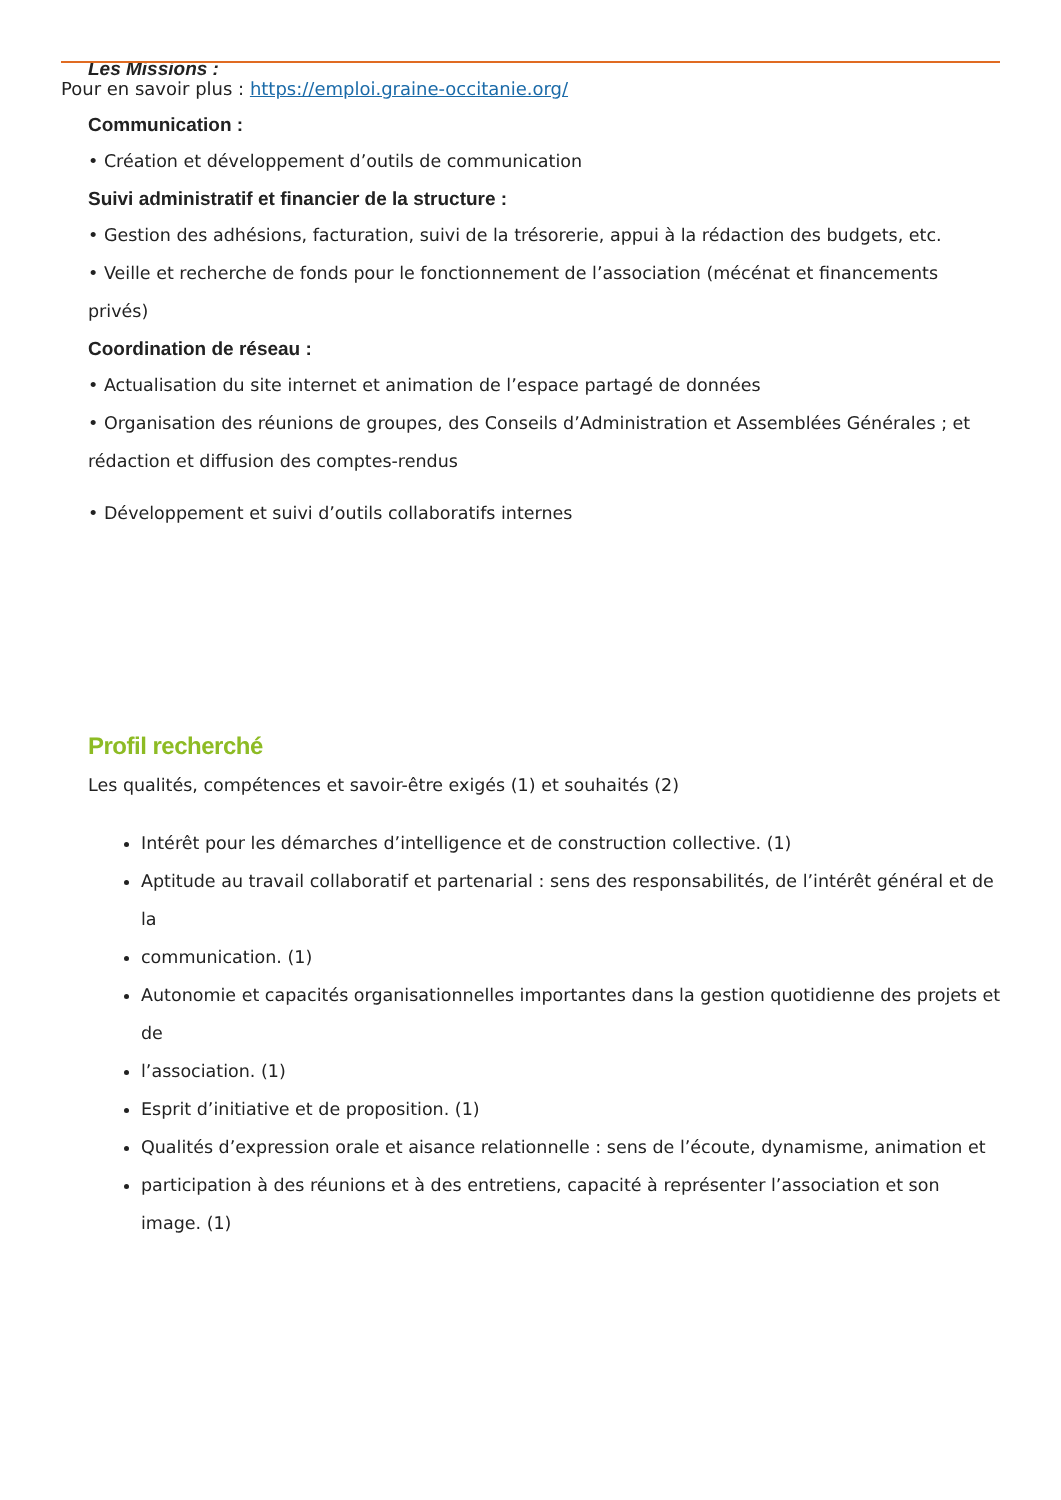Les Missions :
Pour en savoir plus : https://emploi.graine-occitanie.org/
Communication :
• Création et développement d’outils de communication
Suivi administratif et financier de la structure :
• Gestion des adhésions, facturation, suivi de la trésorerie, appui à la rédaction des budgets, etc.
• Veille et recherche de fonds pour le fonctionnement de l’association (mécénat et financements privés)
Coordination de réseau :
• Actualisation du site internet et animation de l’espace partagé de données
• Organisation des réunions de groupes, des Conseils d’Administration et Assemblées Générales ; et rédaction et diffusion des comptes-rendus
• Développement et suivi d’outils collaboratifs internes
Profil recherché
Les qualités, compétences et savoir-être exigés (1) et souhaités (2)
Intérêt pour les démarches d’intelligence et de construction collective. (1)
Aptitude au travail collaboratif et partenarial : sens des responsabilités, de l’intérêt général et de la
communication. (1)
Autonomie et capacités organisationnelles importantes dans la gestion quotidienne des projets et de
l’association. (1)
Esprit d’initiative et de proposition. (1)
Qualités d’expression orale et aisance relationnelle : sens de l’écoute, dynamisme, animation et
participation à des réunions et à des entretiens, capacité à représenter l’association et son image. (1)